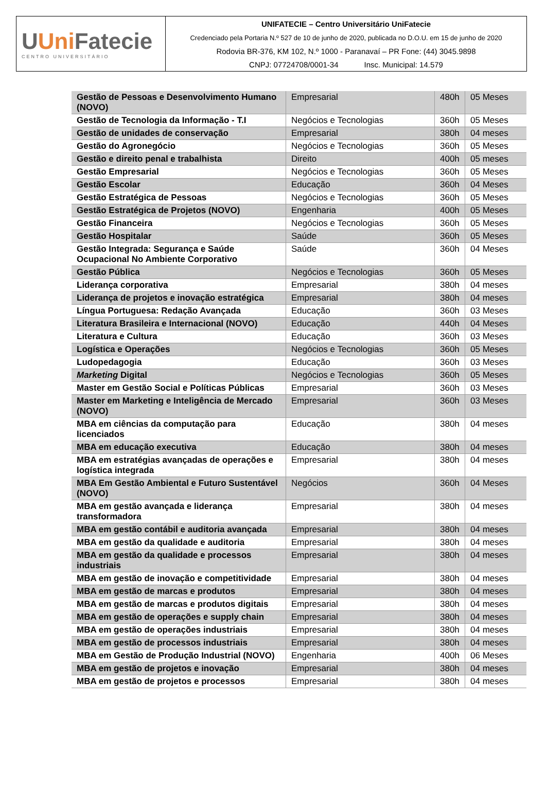UUni Fatecie
CENTRO UNIVERSITÁRIO
UNIFATECIE – Centro Universitário UniFatecie
Credenciado pela Portaria N.º 527 de 10 de junho de 2020, publicada no D.O.U. em 15 de junho de 2020
Rodovia BR-376, KM 102, N.º 1000 - Paranavaí – PR Fone: (44) 3045.9898
CNPJ: 07724708/0001-34 Insc. Municipal: 14.579
| Gestão de Pessoas e Desenvolvimento Humano (NOVO) | Empresarial | 480h | 05 Meses |
| Gestão de Tecnologia da Informação - T.I | Negócios e Tecnologias | 360h | 05 Meses |
| Gestão de unidades de conservação | Empresarial | 380h | 04 meses |
| Gestão do Agronegócio | Negócios e Tecnologias | 360h | 05 Meses |
| Gestão e direito penal e trabalhista | Direito | 400h | 05 meses |
| Gestão Empresarial | Negócios e Tecnologias | 360h | 05 Meses |
| Gestão Escolar | Educação | 360h | 04 Meses |
| Gestão Estratégica de Pessoas | Negócios e Tecnologias | 360h | 05 Meses |
| Gestão Estratégica de Projetos (NOVO) | Engenharia | 400h | 05 Meses |
| Gestão Financeira | Negócios e Tecnologias | 360h | 05 Meses |
| Gestão Hospitalar | Saúde | 360h | 05 Meses |
| Gestão Integrada: Segurança e Saúde Ocupacional No Ambiente Corporativo | Saúde | 360h | 04 Meses |
| Gestão Pública | Negócios e Tecnologias | 360h | 05 Meses |
| Liderança corporativa | Empresarial | 380h | 04 meses |
| Liderança de projetos e inovação estratégica | Empresarial | 380h | 04 meses |
| Língua Portuguesa: Redação Avançada | Educação | 360h | 03 Meses |
| Literatura Brasileira e Internacional (NOVO) | Educação | 440h | 04 Meses |
| Literatura e Cultura | Educação | 360h | 03 Meses |
| Logística e Operações | Negócios e Tecnologias | 360h | 05 Meses |
| Ludopedagogia | Educação | 360h | 03 Meses |
| Marketing Digital | Negócios e Tecnologias | 360h | 05 Meses |
| Master em Gestão Social e Políticas Públicas | Empresarial | 360h | 03 Meses |
| Master em Marketing e Inteligência de Mercado (NOVO) | Empresarial | 360h | 03 Meses |
| MBA em ciências da computação para licenciados | Educação | 380h | 04 meses |
| MBA em educação executiva | Educação | 380h | 04 meses |
| MBA em estratégias avançadas de operações e logística integrada | Empresarial | 380h | 04 meses |
| MBA Em Gestão Ambiental e Futuro Sustentável (NOVO) | Negócios | 360h | 04 Meses |
| MBA em gestão avançada e liderança transformadora | Empresarial | 380h | 04 meses |
| MBA em gestão contábil e auditoria avançada | Empresarial | 380h | 04 meses |
| MBA em gestão da qualidade e auditoria | Empresarial | 380h | 04 meses |
| MBA em gestão da qualidade e processos industriais | Empresarial | 380h | 04 meses |
| MBA em gestão de inovação e competitividade | Empresarial | 380h | 04 meses |
| MBA em gestão de marcas e produtos | Empresarial | 380h | 04 meses |
| MBA em gestão de marcas e produtos digitais | Empresarial | 380h | 04 meses |
| MBA em gestão de operações e supply chain | Empresarial | 380h | 04 meses |
| MBA em gestão de operações industriais | Empresarial | 380h | 04 meses |
| MBA em gestão de processos industriais | Empresarial | 380h | 04 meses |
| MBA em Gestão de Produção Industrial (NOVO) | Engenharia | 400h | 06 Meses |
| MBA em gestão de projetos e inovação | Empresarial | 380h | 04 meses |
| MBA em gestão de projetos e processos | Empresarial | 380h | 04 meses |